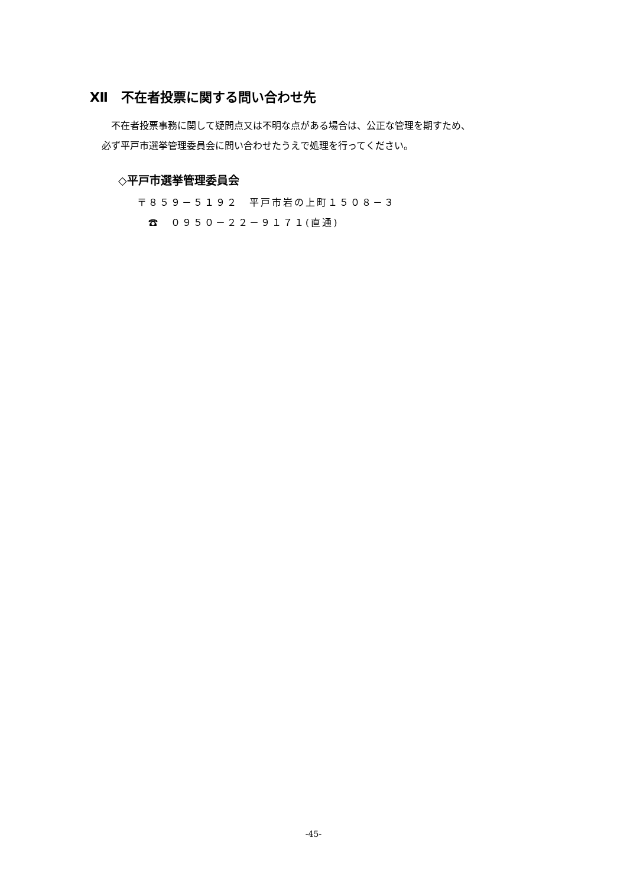Ⅻ　不在者投票に関する問い合わせ先
　不在者投票事務に関して疑問点又は不明な点がある場合は、公正な管理を期すため、
必ず平戸市選挙管理委員会に問い合わせたうえで処理を行ってください。
◇平戸市選挙管理委員会
〒８５９－５１９２　平戸市岩の上町１５０８－３
　☎　０９５０－２２－９１７１(直通)
-45-